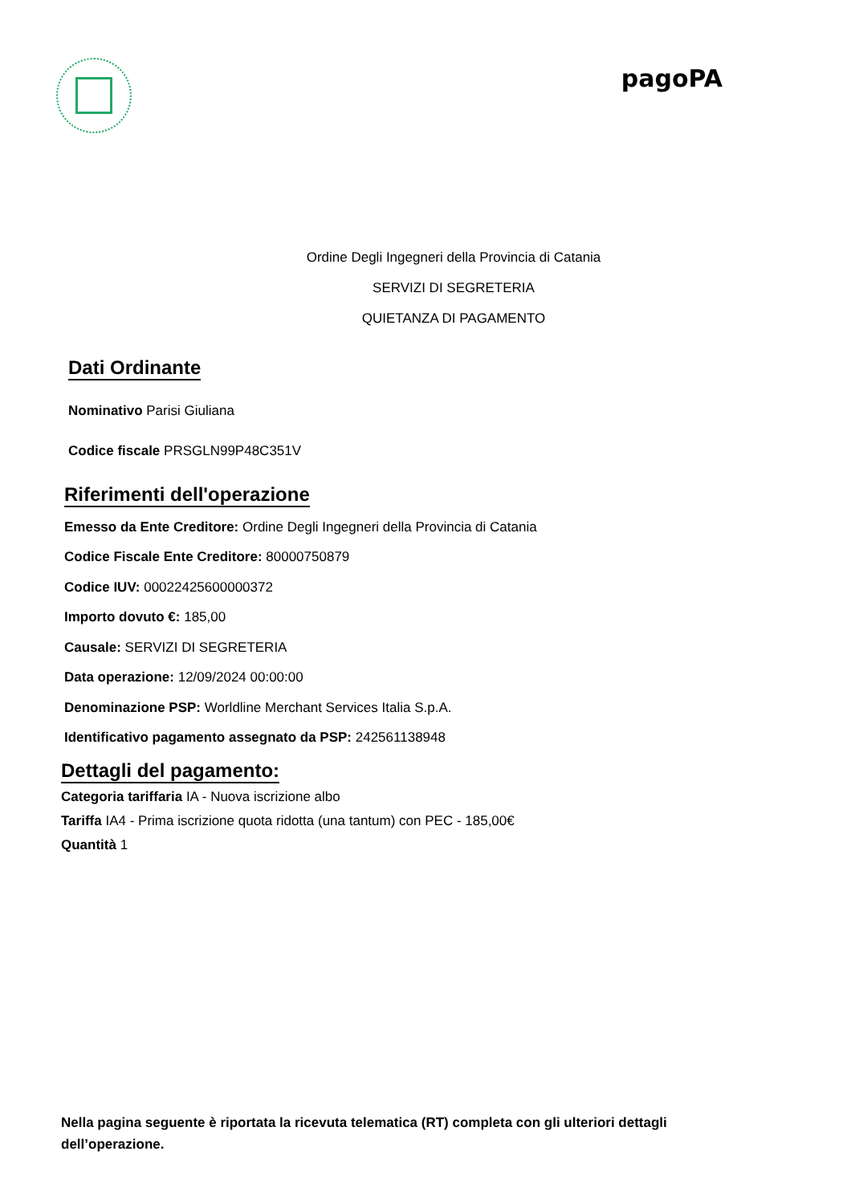pagoPA
Ordine Degli Ingegneri della Provincia di Catania
SERVIZI DI SEGRETERIA
QUIETANZA DI PAGAMENTO
Dati Ordinante
Nominativo Parisi Giuliana
Codice fiscale PRSGLN99P48C351V
Riferimenti dell'operazione
Emesso da Ente Creditore: Ordine Degli Ingegneri della Provincia di Catania
Codice Fiscale Ente Creditore: 80000750879
Codice IUV: 00022425600000372
Importo dovuto €: 185,00
Causale: SERVIZI DI SEGRETERIA
Data operazione: 12/09/2024 00:00:00
Denominazione PSP: Worldline Merchant Services Italia S.p.A.
Identificativo pagamento assegnato da PSP: 242561138948
Dettagli del pagamento:
Categoria tariffaria IA - Nuova iscrizione albo
Tariffa IA4 - Prima iscrizione quota ridotta (una tantum) con PEC - 185,00€
Quantità 1
Nella pagina seguente è riportata la ricevuta telematica (RT) completa con gli ulteriori dettagli dell’operazione.